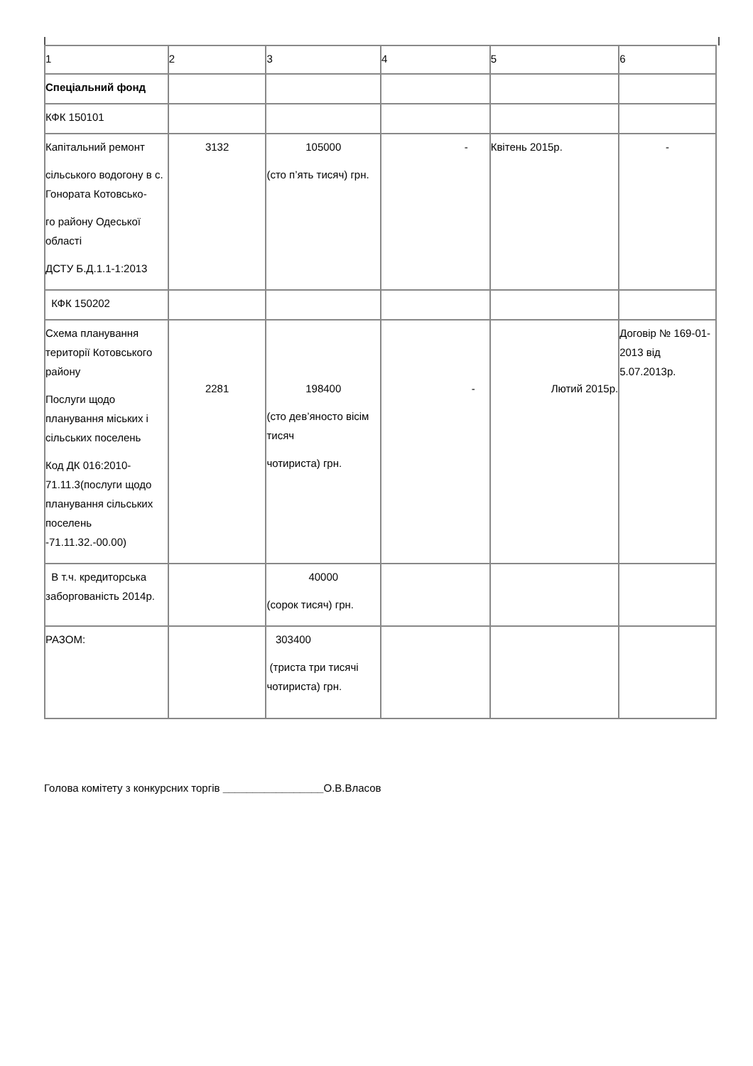| 1 | 2 | 3 | 4 | 5 | 6 |
| Спеціальний фонд | | | | | |
| КФК 150101 | | | | | |
| Капітальний ремонт сільського водогону в с. Гонората Котовсько- го району Одеської області ДСТУ Б.Д.1.1-1:2013 | 3132 | 105000 (сто п’ять тисяч) грн. | - | Квітень 2015р. | - |
| КФК 150202 | | | | | |
| Схема планування території Котовського району Послуги щодо планування міських і сільських поселень Код ДК 016:2010-71.11.3(послуги щодо планування сільських поселень -71.11.32.-00.00) | 2281 | 198400 (сто дев’яносто вісім тисяч чотириста) грн. | - | Лютий 2015р. | Договір № 169-01-2013 від 5.07.2013р. |
| В т.ч. кредиторська заборгованість 2014р. | | 40000 (сорок тисяч) грн. | | | |
| РАЗОМ: | | 303400 (триста три тисячі чотириста) грн. | | | |
Голова комітету з конкурсних торгів _________________О.В.Власов